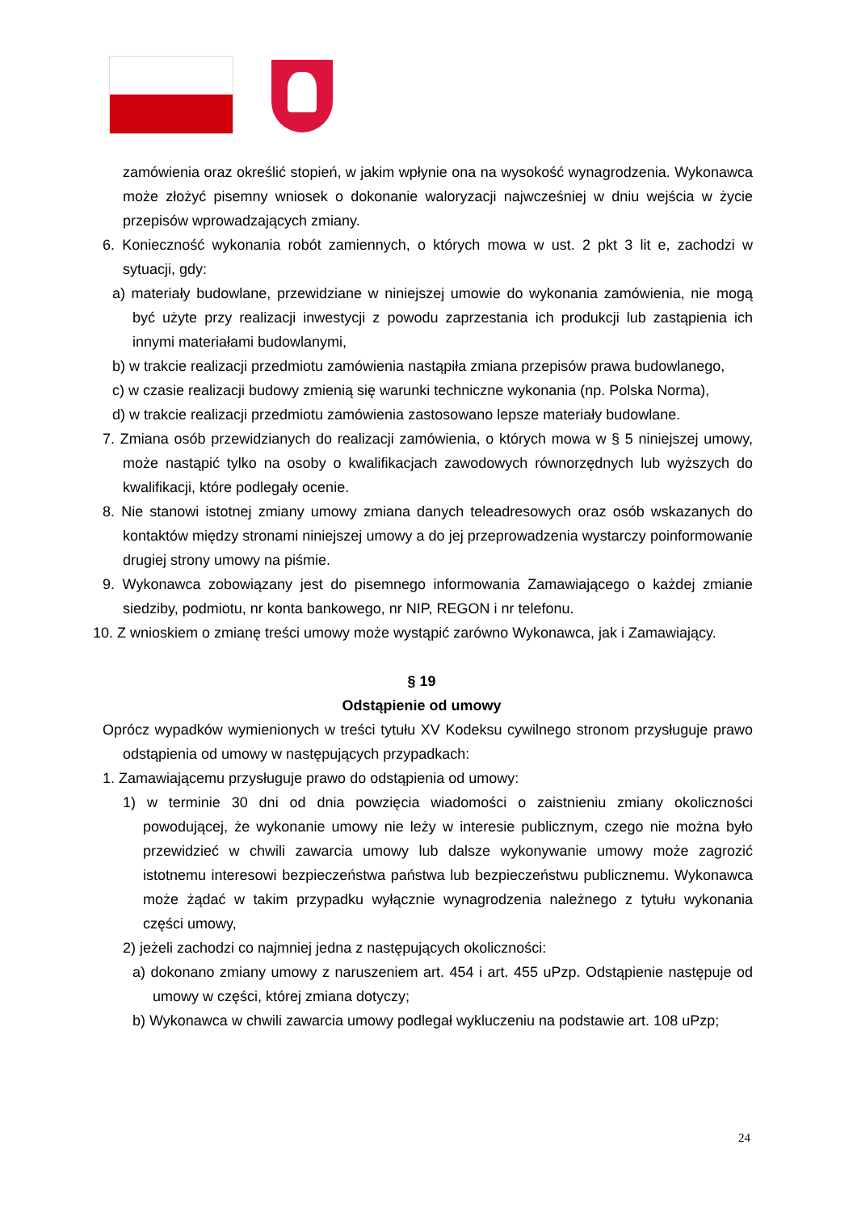zamówienia oraz określić stopień, w jakim wpłynie ona na wysokość wynagrodzenia. Wykonawca może złożyć pisemny wniosek o dokonanie waloryzacji najwcześniej w dniu wejścia w życie przepisów wprowadzających zmiany.
6. Konieczność wykonania robót zamiennych, o których mowa w ust. 2 pkt 3 lit e, zachodzi w sytuacji, gdy:
a) materiały budowlane, przewidziane w niniejszej umowie do wykonania zamówienia, nie mogą być użyte przy realizacji inwestycji z powodu zaprzestania ich produkcji lub zastąpienia ich innymi materiałami budowlanymi,
b) w trakcie realizacji przedmiotu zamówienia nastąpiła zmiana przepisów prawa budowlanego,
c) w czasie realizacji budowy zmienią się warunki techniczne wykonania (np. Polska Norma),
d) w trakcie realizacji przedmiotu zamówienia zastosowano lepsze materiały budowlane.
7. Zmiana osób przewidzianych do realizacji zamówienia, o których mowa w § 5 niniejszej umowy, może nastąpić tylko na osoby o kwalifikacjach zawodowych równorzędnych lub wyższych do kwalifikacji, które podlegały ocenie.
8. Nie stanowi istotnej zmiany umowy zmiana danych teleadresowych oraz osób wskazanych do kontaktów między stronami niniejszej umowy a do jej przeprowadzenia wystarczy poinformowanie drugiej strony umowy na piśmie.
9. Wykonawca zobowiązany jest do pisemnego informowania Zamawiającego o każdej zmianie siedziby, podmiotu, nr konta bankowego, nr NIP, REGON i nr telefonu.
10. Z wnioskiem o zmianę treści umowy może wystąpić zarówno Wykonawca, jak i Zamawiający.
§ 19
Odstąpienie od umowy
Oprócz wypadków wymienionych w treści tytułu XV Kodeksu cywilnego stronom przysługuje prawo odstąpienia od umowy w następujących przypadkach:
1. Zamawiającemu przysługuje prawo do odstąpienia od umowy:
1) w terminie 30 dni od dnia powzięcia wiadomości o zaistnieniu zmiany okoliczności powodującej, że wykonanie umowy nie leży w interesie publicznym, czego nie można było przewidzieć w chwili zawarcia umowy lub dalsze wykonywanie umowy może zagrozić istotnemu interesowi bezpieczeństwa państwa lub bezpieczeństwu publicznemu. Wykonawca może żądać w takim przypadku wyłącznie wynagrodzenia należnego z tytułu wykonania części umowy,
2) jeżeli zachodzi co najmniej jedna z następujących okoliczności:
a) dokonano zmiany umowy z naruszeniem art. 454 i art. 455 uPzp. Odstąpienie następuje od umowy w części, której zmiana dotyczy;
b) Wykonawca w chwili zawarcia umowy podlegał wykluczeniu na podstawie art. 108 uPzp;
24